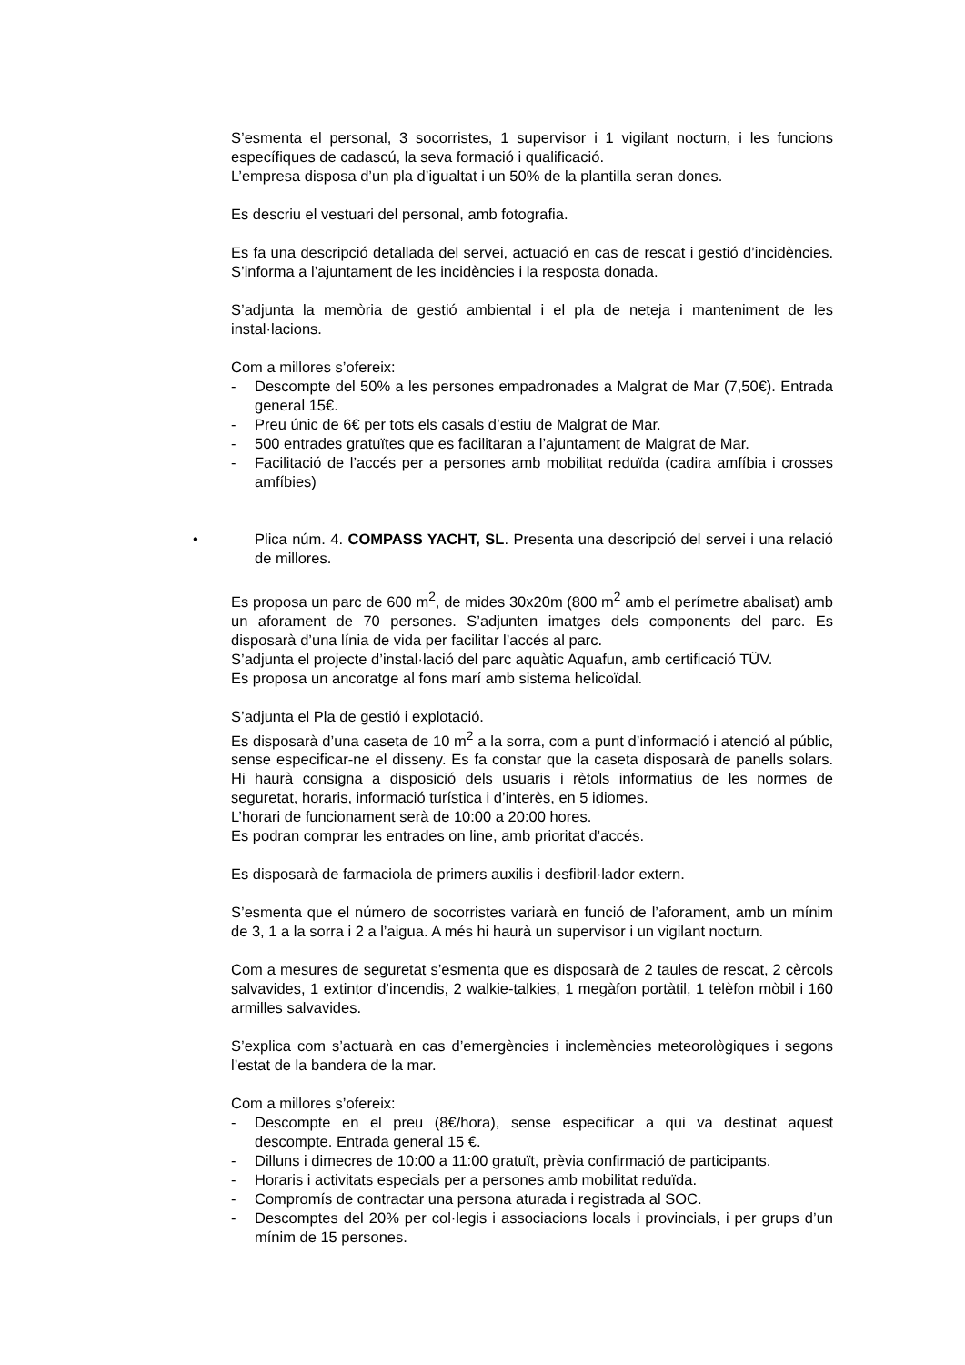S’esmenta el personal, 3 socorristes, 1 supervisor i 1 vigilant nocturn, i les funcions específiques de cadascú, la seva formació i qualificació.
L’empresa disposa d’un pla d’igualtat i un 50% de la plantilla seran dones.
Es descriu el vestuari del personal, amb fotografia.
Es fa una descripció detallada del servei, actuació en cas de rescat i gestió d’incidències. S’informa a l’ajuntament de les incidències i la resposta donada.
S’adjunta la memòria de gestió ambiental i el pla de neteja i manteniment de les instal·lacions.
Com a millores s’ofereix:
- Descompte del 50% a les persones empadronades a Malgrat de Mar (7,50€). Entrada general 15€.
- Preu únic de 6€ per tots els casals d’estiu de Malgrat de Mar.
- 500 entrades gratuïtes que es facilitaran a l’ajuntament de Malgrat de Mar.
- Facilitació de l’accés per a persones amb mobilitat reduïda (cadira amfíbia i crosses amfíbies)
• Plica núm. 4. COMPASS YACHT, SL. Presenta una descripció del servei i una relació de millores.
Es proposa un parc de 600 m<sup>2</sup>, de mides 30x20m (800 m<sup>2</sup> amb el perímetre abalisat) amb un aforament de 70 persones. S’adjunten imatges dels components del parc. Es disposarà d’una línia de vida per facilitar l’accés al parc.
S’adjunta el projecte d’instal·lació del parc aquàtic Aquafun, amb certificació TÜV.
Es proposa un ancoratge al fons marí amb sistema helicoïdal.
S’adjunta el Pla de gestió i explotació.
Es disposarà d’una caseta de 10 m<sup>2</sup> a la sorra, com a punt d’informació i atenció al públic, sense especificar-ne el disseny. Es fa constar que la caseta disposarà de panells solars. Hi haurà consigna a disposició dels usuaris i rètols informatius de les normes de seguretat, horaris, informació turística i d’interès, en 5 idiomes.
L’horari de funcionament serà de 10:00 a 20:00 hores.
Es podran comprar les entrades on line, amb prioritat d’accés.
Es disposarà de farmaciola de primers auxilis i desfibril·lador extern.
S’esmenta que el número de socorristes variarà en funció de l’aforament, amb un mínim de 3, 1 a la sorra i 2 a l’aigua. A més hi haurà un supervisor i un vigilant nocturn.
Com a mesures de seguretat s’esmenta que es disposarà de 2 taules de rescat, 2 cèrcols salvavides, 1 extintor d’incendis, 2 walkie-talkies, 1 megàfon portàtil, 1 telèfon mòbil i 160 armilles salvavides.
S’explica com s’actuarà en cas d’emergències i inclemències meteorològiques i segons l’estat de la bandera de la mar.
Com a millores s’ofereix:
- Descompte en el preu (8€/hora), sense especificar a qui va destinat aquest descompte. Entrada general 15 €.
- Dilluns i dimecres de 10:00 a 11:00 gratuït, prèvia confirmació de participants.
- Horaris i activitats especials per a persones amb mobilitat reduïda.
- Compromís de contractar una persona aturada i registrada al SOC.
- Descomptes del 20% per col·legis i associacions locals i provincials, i per grups d’un mínim de 15 persones.